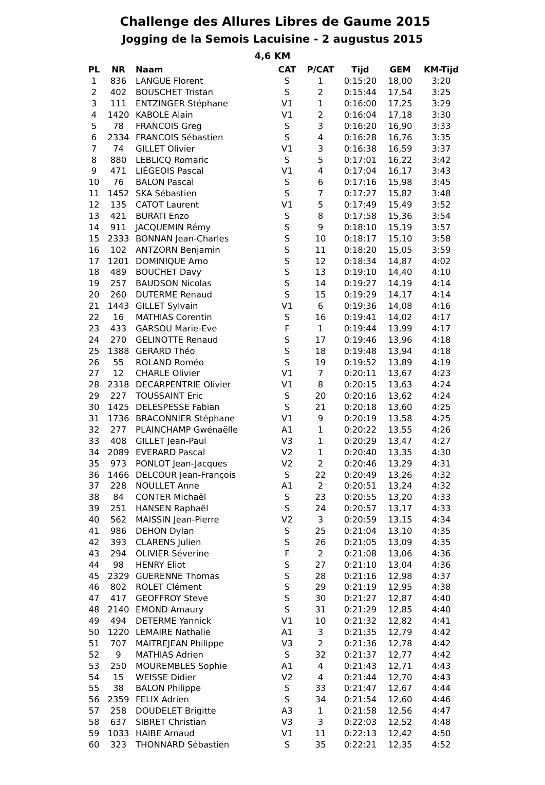Challenge des Allures Libres de Gaume 2015
Jogging de la Semois Lacuisine - 2 augustus 2015
4,6 KM
| PL | NR | Naam | CAT | P/CAT | Tijd | GEM | KM-Tijd |
| --- | --- | --- | --- | --- | --- | --- | --- |
| 1 | 836 | LANGUE Florent | S | 1 | 0:15:20 | 18,00 | 3:20 |
| 2 | 402 | BOUSCHET Tristan | S | 2 | 0:15:44 | 17,54 | 3:25 |
| 3 | 111 | ENTZINGER Stéphane | V1 | 1 | 0:16:00 | 17,25 | 3:29 |
| 4 | 1420 | KABOLE Alain | V1 | 2 | 0:16:04 | 17,18 | 3:30 |
| 5 | 78 | FRANCOIS Greg | S | 3 | 0:16:20 | 16,90 | 3:33 |
| 6 | 2334 | FRANCOIS Sébastien | S | 4 | 0:16:28 | 16,76 | 3:35 |
| 7 | 74 | GILLET Olivier | V1 | 3 | 0:16:38 | 16,59 | 3:37 |
| 8 | 880 | LEBLICQ Romaric | S | 5 | 0:17:01 | 16,22 | 3:42 |
| 9 | 471 | LIÉGEOIS Pascal | V1 | 4 | 0:17:04 | 16,17 | 3:43 |
| 10 | 76 | BALON Pascal | S | 6 | 0:17:16 | 15,98 | 3:45 |
| 11 | 1452 | SKA Sébastien | S | 7 | 0:17:27 | 15,82 | 3:48 |
| 12 | 135 | CATOT Laurent | V1 | 5 | 0:17:49 | 15,49 | 3:52 |
| 13 | 421 | BURATI Enzo | S | 8 | 0:17:58 | 15,36 | 3:54 |
| 14 | 911 | JACQUEMIN Rémy | S | 9 | 0:18:10 | 15,19 | 3:57 |
| 15 | 2333 | BONNAN Jean-Charles | S | 10 | 0:18:17 | 15,10 | 3:58 |
| 16 | 102 | ANTZORN Benjamin | S | 11 | 0:18:20 | 15,05 | 3:59 |
| 17 | 1201 | DOMINIQUE Arno | S | 12 | 0:18:34 | 14,87 | 4:02 |
| 18 | 489 | BOUCHET Davy | S | 13 | 0:19:10 | 14,40 | 4:10 |
| 19 | 257 | BAUDSON Nicolas | S | 14 | 0:19:27 | 14,19 | 4:14 |
| 20 | 260 | DUTERME Renaud | S | 15 | 0:19:29 | 14,17 | 4:14 |
| 21 | 1443 | GILLET Sylvain | V1 | 6 | 0:19:36 | 14,08 | 4:16 |
| 22 | 16 | MATHIAS Corentin | S | 16 | 0:19:41 | 14,02 | 4:17 |
| 23 | 433 | GARSOU Marie-Eve | F | 1 | 0:19:44 | 13,99 | 4:17 |
| 24 | 270 | GELINOTTE Renaud | S | 17 | 0:19:46 | 13,96 | 4:18 |
| 25 | 1388 | GERARD Théo | S | 18 | 0:19:48 | 13,94 | 4:18 |
| 26 | 55 | ROLAND Roméo | S | 19 | 0:19:52 | 13,89 | 4:19 |
| 27 | 12 | CHARLE Olivier | V1 | 7 | 0:20:11 | 13,67 | 4:23 |
| 28 | 2318 | DECARPENTRIE Olivier | V1 | 8 | 0:20:15 | 13,63 | 4:24 |
| 29 | 227 | TOUSSAINT Eric | S | 20 | 0:20:16 | 13,62 | 4:24 |
| 30 | 1425 | DELESPESSE Fabian | S | 21 | 0:20:18 | 13,60 | 4:25 |
| 31 | 1736 | BRACONNIER Stéphane | V1 | 9 | 0:20:19 | 13,58 | 4:25 |
| 32 | 277 | PLAINCHAMP Gwénaëlle | A1 | 1 | 0:20:22 | 13,55 | 4:26 |
| 33 | 408 | GILLET Jean-Paul | V3 | 1 | 0:20:29 | 13,47 | 4:27 |
| 34 | 2089 | EVERARD Pascal | V2 | 1 | 0:20:40 | 13,35 | 4:30 |
| 35 | 973 | PONLOT Jean-Jacques | V2 | 2 | 0:20:46 | 13,29 | 4:31 |
| 36 | 1466 | DELCOUR Jean-François | S | 22 | 0:20:49 | 13,26 | 4:32 |
| 37 | 228 | NOULLET Anne | A1 | 2 | 0:20:51 | 13,24 | 4:32 |
| 38 | 84 | CONTER Michaël | S | 23 | 0:20:55 | 13,20 | 4:33 |
| 39 | 251 | HANSEN Raphaël | S | 24 | 0:20:57 | 13,17 | 4:33 |
| 40 | 562 | MAISSIN Jean-Pierre | V2 | 3 | 0:20:59 | 13,15 | 4:34 |
| 41 | 986 | DEHON Dylan | S | 25 | 0:21:04 | 13,10 | 4:35 |
| 42 | 393 | CLARENS Julien | S | 26 | 0:21:05 | 13,09 | 4:35 |
| 43 | 294 | OLIVIER Séverine | F | 2 | 0:21:08 | 13,06 | 4:36 |
| 44 | 98 | HENRY Eliot | S | 27 | 0:21:10 | 13,04 | 4:36 |
| 45 | 2329 | GUERENNE Thomas | S | 28 | 0:21:16 | 12,98 | 4:37 |
| 46 | 802 | ROLET Clément | S | 29 | 0:21:19 | 12,95 | 4:38 |
| 47 | 417 | GEOFFROY Steve | S | 30 | 0:21:27 | 12,87 | 4:40 |
| 48 | 2140 | EMOND Amaury | S | 31 | 0:21:29 | 12,85 | 4:40 |
| 49 | 494 | DETERME Yannick | V1 | 10 | 0:21:32 | 12,82 | 4:41 |
| 50 | 1220 | LEMAIRE Nathalie | A1 | 3 | 0:21:35 | 12,79 | 4:42 |
| 51 | 707 | MAITREJEAN Philippe | V3 | 2 | 0:21:36 | 12,78 | 4:42 |
| 52 | 9 | MATHIAS Adrien | S | 32 | 0:21:37 | 12,77 | 4:42 |
| 53 | 250 | MOUREMBLES Sophie | A1 | 4 | 0:21:43 | 12,71 | 4:43 |
| 54 | 15 | WEISSE Didier | V2 | 4 | 0:21:44 | 12,70 | 4:43 |
| 55 | 38 | BALON Philippe | S | 33 | 0:21:47 | 12,67 | 4:44 |
| 56 | 2359 | FELIX Adrien | S | 34 | 0:21:54 | 12,60 | 4:46 |
| 57 | 258 | DOUDELET Brigitte | A3 | 1 | 0:21:58 | 12,56 | 4:47 |
| 58 | 637 | SIBRET Christian | V3 | 3 | 0:22:03 | 12,52 | 4:48 |
| 59 | 1033 | HAIBE Arnaud | V1 | 11 | 0:22:13 | 12,42 | 4:50 |
| 60 | 323 | THONNARD Sébastien | S | 35 | 0:22:21 | 12,35 | 4:52 |